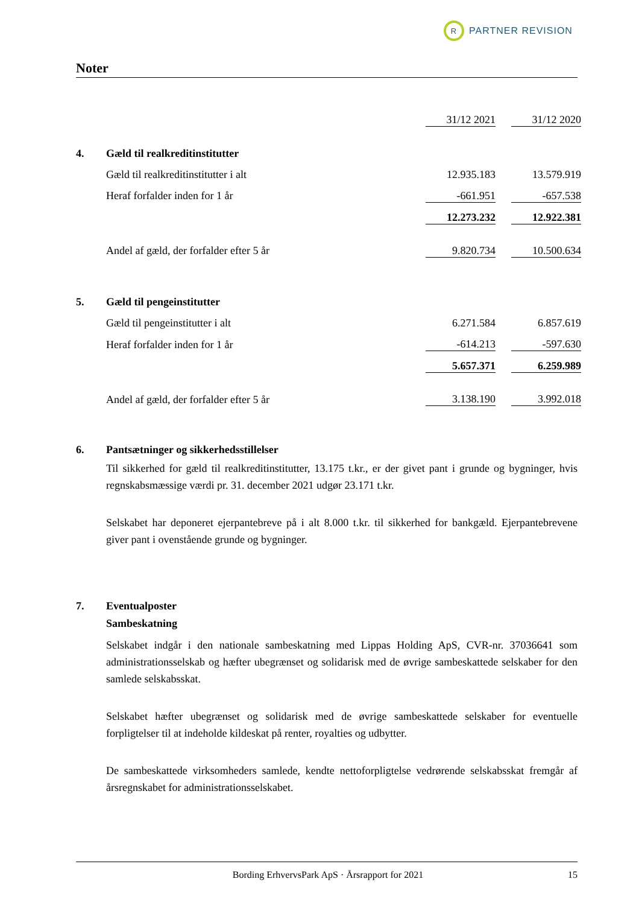R
PARTNER REVISION
Noter
| | | 31/12 2021 | | 31/12 2020 |
| 4. | Gæld til realkreditinstitutter | | | |
| | Gæld til realkreditinstitutter i alt | 12.935.183 | | 13.579.919 |
| | Heraf forfalder inden for 1 år | -661.951 | | -657.538 |
| | | 12.273.232 | | 12.922.381 |
| | Andel af gæld, der forfalder efter 5 år | 9.820.734 | | 10.500.634 |
| 5. | Gæld til pengeinstitutter | | | |
| | Gæld til pengeinstitutter i alt | 6.271.584 | | 6.857.619 |
| | Heraf forfalder inden for 1 år | -614.213 | | -597.630 |
| | | 5.657.371 | | 6.259.989 |
| | Andel af gæld, der forfalder efter 5 år | 3.138.190 | | 3.992.018 |
6. Pantsætninger og sikkerhedsstillelser
Til sikkerhed for gæld til realkreditinstitutter, 13.175 t.kr., er der givet pant i grunde og bygninger, hvis regnskabsmæssige værdi pr. 31. december 2021 udgør 23.171 t.kr.
Selskabet har deponeret ejerpantebreve på i alt 8.000 t.kr. til sikkerhed for bankgæld. Ejerpante­brevene giver pant i ovenstående grunde og bygninger.
7. Eventualposter
Sambeskatning
Selskabet indgår i den nationale sambeskatning med Lippas Holding ApS, CVR-nr. 37036641 som administrationsselskab og hæfter ubegrænset og solidarisk med de øvrige sambeskattede selskaber for den samlede selskabsskat.
Selskabet hæfter ubegrænset og solidarisk med de øvrige sambeskattede selskaber for eventuelle forpligtelser til at indeholde kildeskat på renter, royalties og udbytter.
De sambeskattede virksomheders samlede, kendte nettoforpligtelse vedrørende selskabsskat frem­går af årsregnskabet for administrationsselskabet.
Bording ErhvervsPark ApS · Årsrapport for 2021 15